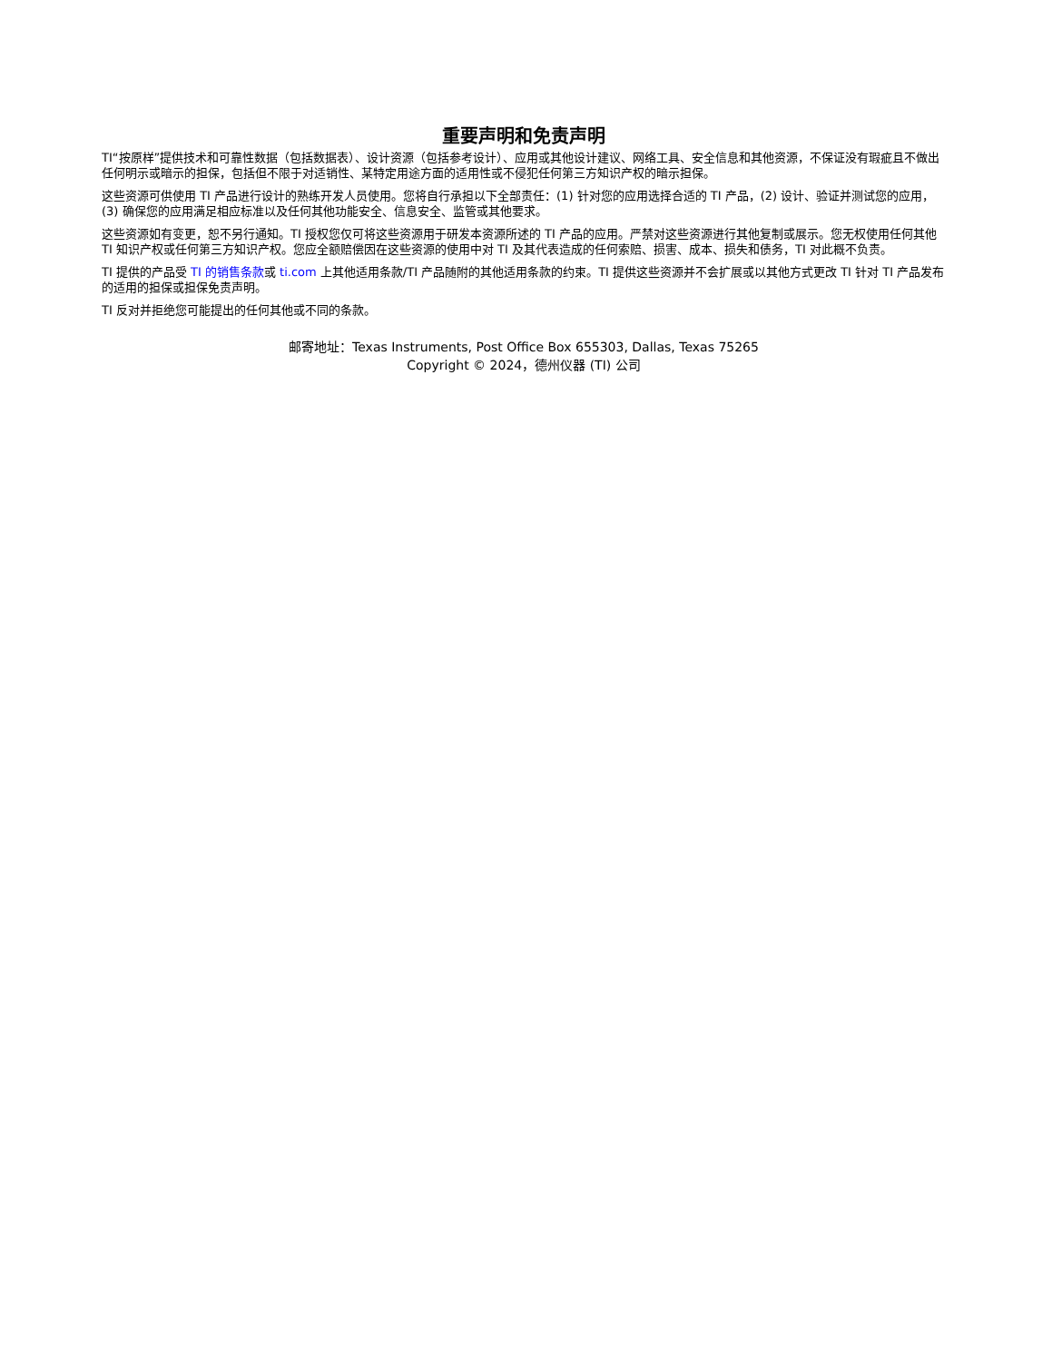重要声明和免责声明
TI“按原样”提供技术和可靠性数据（包括数据表）、设计资源（包括参考设计）、应用或其他设计建议、网络工具、安全信息和其他资源，不保证没有瑕疵且不做出任何明示或暗示的担保，包括但不限于对适销性、某特定用途方面的适用性或不侵犯任何第三方知识产权的暗示担保。
这些资源可供使用 TI 产品进行设计的熟练开发人员使用。您将自行承担以下全部责任：(1) 针对您的应用选择合适的 TI 产品，(2) 设计、验证并测试您的应用，(3) 确保您的应用满足相应标准以及任何其他功能安全、信息安全、监管或其他要求。
这些资源如有变更，恕不另行通知。TI 授权您仅可将这些资源用于研发本资源所述的 TI 产品的应用。严禁对这些资源进行其他复制或展示。您无权使用任何其他 TI 知识产权或任何第三方知识产权。您应全额赔偿因在这些资源的使用中对 TI 及其代表造成的任何索赔、损害、成本、损失和债务，TI 对此概不负责。
TI 提供的产品受 TI 的销售条款或 ti.com 上其他适用条款/TI 产品随附的其他适用条款的约束。TI 提供这些资源并不会扩展或以其他方式更改 TI 针对 TI 产品发布的适用的担保或担保免责声明。
TI 反对并拒绝您可能提出的任何其他或不同的条款。
邮寄地址：Texas Instruments, Post Office Box 655303, Dallas, Texas 75265
Copyright © 2024，德州仪器 (TI) 公司